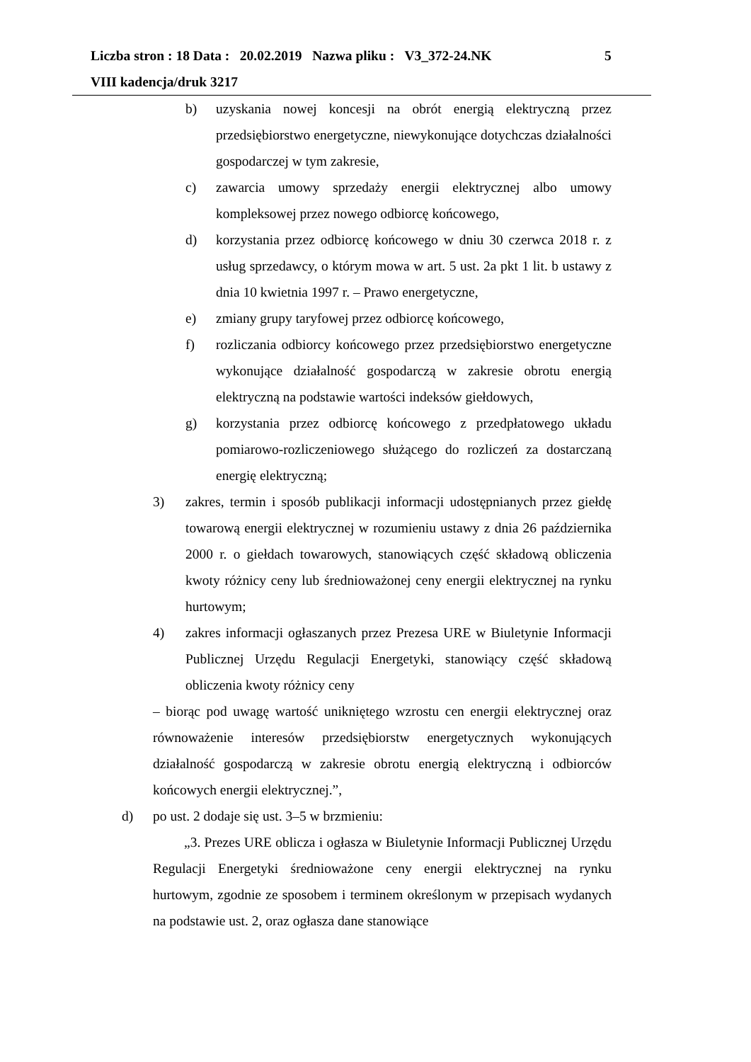Liczba stron : 18 Data : 20.02.2019 Nazwa pliku : V3_372-24.NK 5
VIII kadencja/druk 3217
b) uzyskania nowej koncesji na obrót energią elektryczną przez przedsiębiorstwo energetyczne, niewykonujące dotychczas działalności gospodarczej w tym zakresie,
c) zawarcia umowy sprzedaży energii elektrycznej albo umowy kompleksowej przez nowego odbiorcę końcowego,
d) korzystania przez odbiorcę końcowego w dniu 30 czerwca 2018 r. z usług sprzedawcy, o którym mowa w art. 5 ust. 2a pkt 1 lit. b ustawy z dnia 10 kwietnia 1997 r. – Prawo energetyczne,
e) zmiany grupy taryfowej przez odbiorcę końcowego,
f) rozliczania odbiorcy końcowego przez przedsiębiorstwo energetyczne wykonujące działalność gospodarczą w zakresie obrotu energią elektryczną na podstawie wartości indeksów giełdowych,
g) korzystania przez odbiorcę końcowego z przedpłatowego układu pomiarowo-rozliczeniowego służącego do rozliczeń za dostarczaną energię elektryczną;
3) zakres, termin i sposób publikacji informacji udostępnianych przez giełdę towarową energii elektrycznej w rozumieniu ustawy z dnia 26 października 2000 r. o giełdach towarowych, stanowiących część składową obliczenia kwoty różnicy ceny lub średnioważonej ceny energii elektrycznej na rynku hurtowym;
4) zakres informacji ogłaszanych przez Prezesa URE w Biuletynie Informacji Publicznej Urzędu Regulacji Energetyki, stanowiący część składową obliczenia kwoty różnicy ceny
– biorąc pod uwagę wartość unikniętego wzrostu cen energii elektrycznej oraz równoważenie interesów przedsiębiorstw energetycznych wykonujących działalność gospodarczą w zakresie obrotu energią elektryczną i odbiorców końcowych energii elektrycznej.”,
d) po ust. 2 dodaje się ust. 3–5 w brzmieniu:
„3. Prezes URE oblicza i ogłasza w Biuletynie Informacji Publicznej Urzędu Regulacji Energetyki średnioważone ceny energii elektrycznej na rynku hurtowym, zgodnie ze sposobem i terminem określonym w przepisach wydanych na podstawie ust. 2, oraz ogłasza dane stanowiące